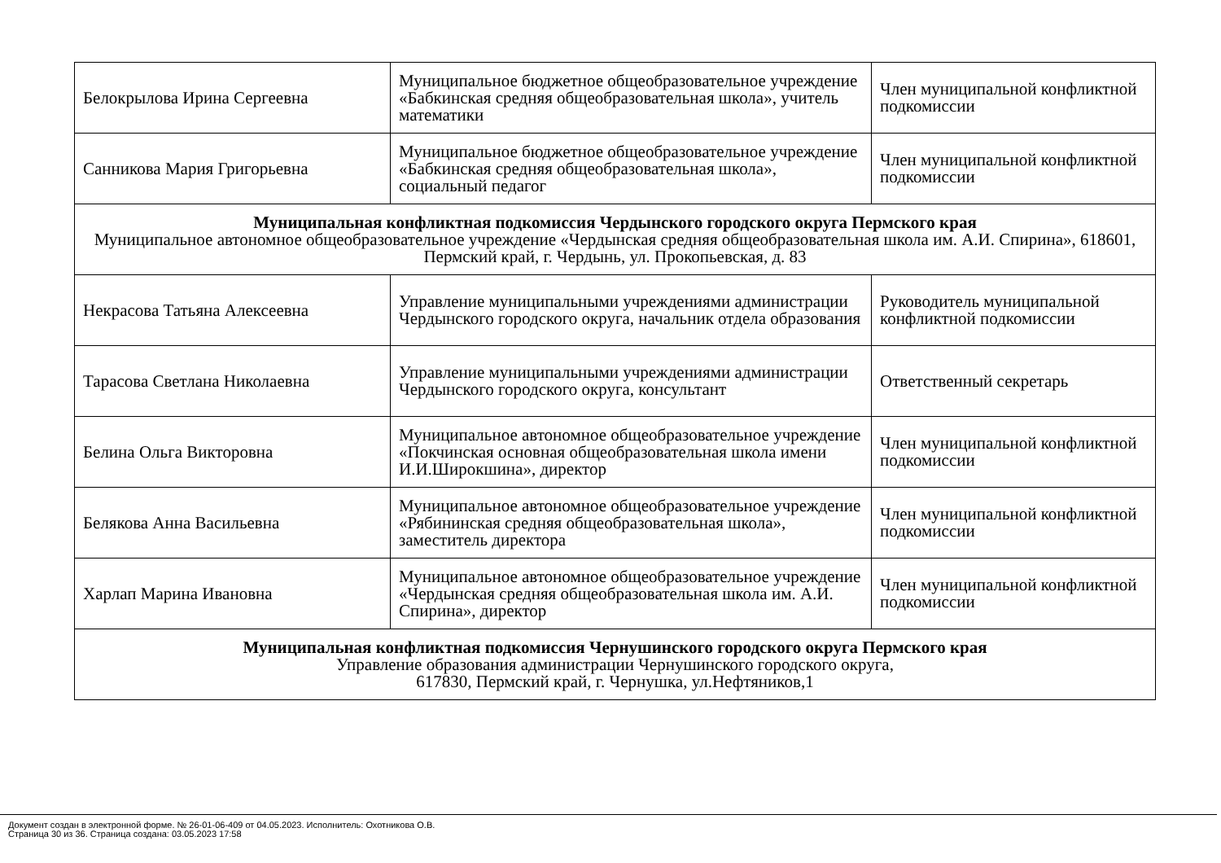| Белокрылова Ирина Сергеевна | Муниципальное бюджетное общеобразовательное учреждение «Бабкинская средняя общеобразовательная школа», учитель математики | Член муниципальной конфликтной подкомиссии |
| Санникова Мария Григорьевна | Муниципальное бюджетное общеобразовательное учреждение «Бабкинская средняя общеобразовательная школа», социальный педагог | Член муниципальной конфликтной подкомиссии |
| Муниципальная конфликтная подкомиссия Чердынского городского округа Пермского края Муниципальное автономное общеобразовательное учреждение «Чердынская средняя общеобразовательная школа им. А.И. Спирина», 618601, Пермский край, г. Чердынь, ул. Прокопьевская, д. 83 | | |
| Некрасова Татьяна Алексеевна | Управление муниципальными учреждениями администрации Чердынского городского округа, начальник отдела образования | Руководитель муниципальной конфликтной подкомиссии |
| Тарасова Светлана Николаевна | Управление муниципальными учреждениями администрации Чердынского городского округа, консультант | Ответственный секретарь |
| Белина Ольга Викторовна | Муниципальное автономное общеобразовательное учреждение «Покчинская основная общеобразовательная школа имени И.И.Широкшина», директор | Член муниципальной конфликтной подкомиссии |
| Белякова Анна Васильевна | Муниципальное автономное общеобразовательное учреждение «Рябининская средняя общеобразовательная школа», заместитель директора | Член муниципальной конфликтной подкомиссии |
| Харлап Марина Ивановна | Муниципальное автономное общеобразовательное учреждение «Чердынская средняя общеобразовательная школа им. А.И. Спирина», директор | Член муниципальной конфликтной подкомиссии |
| Муниципальная конфликтная подкомиссия Чернушинского городского округа Пермского края Управление образования администрации Чернушинского городского округа, 617830, Пермский край, г. Чернушка, ул.Нефтяников,1 | | |
Документ создан в электронной форме. № 26-01-06-409 от 04.05.2023. Исполнитель: Охотникова О.В.
Страница 30 из 36. Страница создана: 03.05.2023 17:58